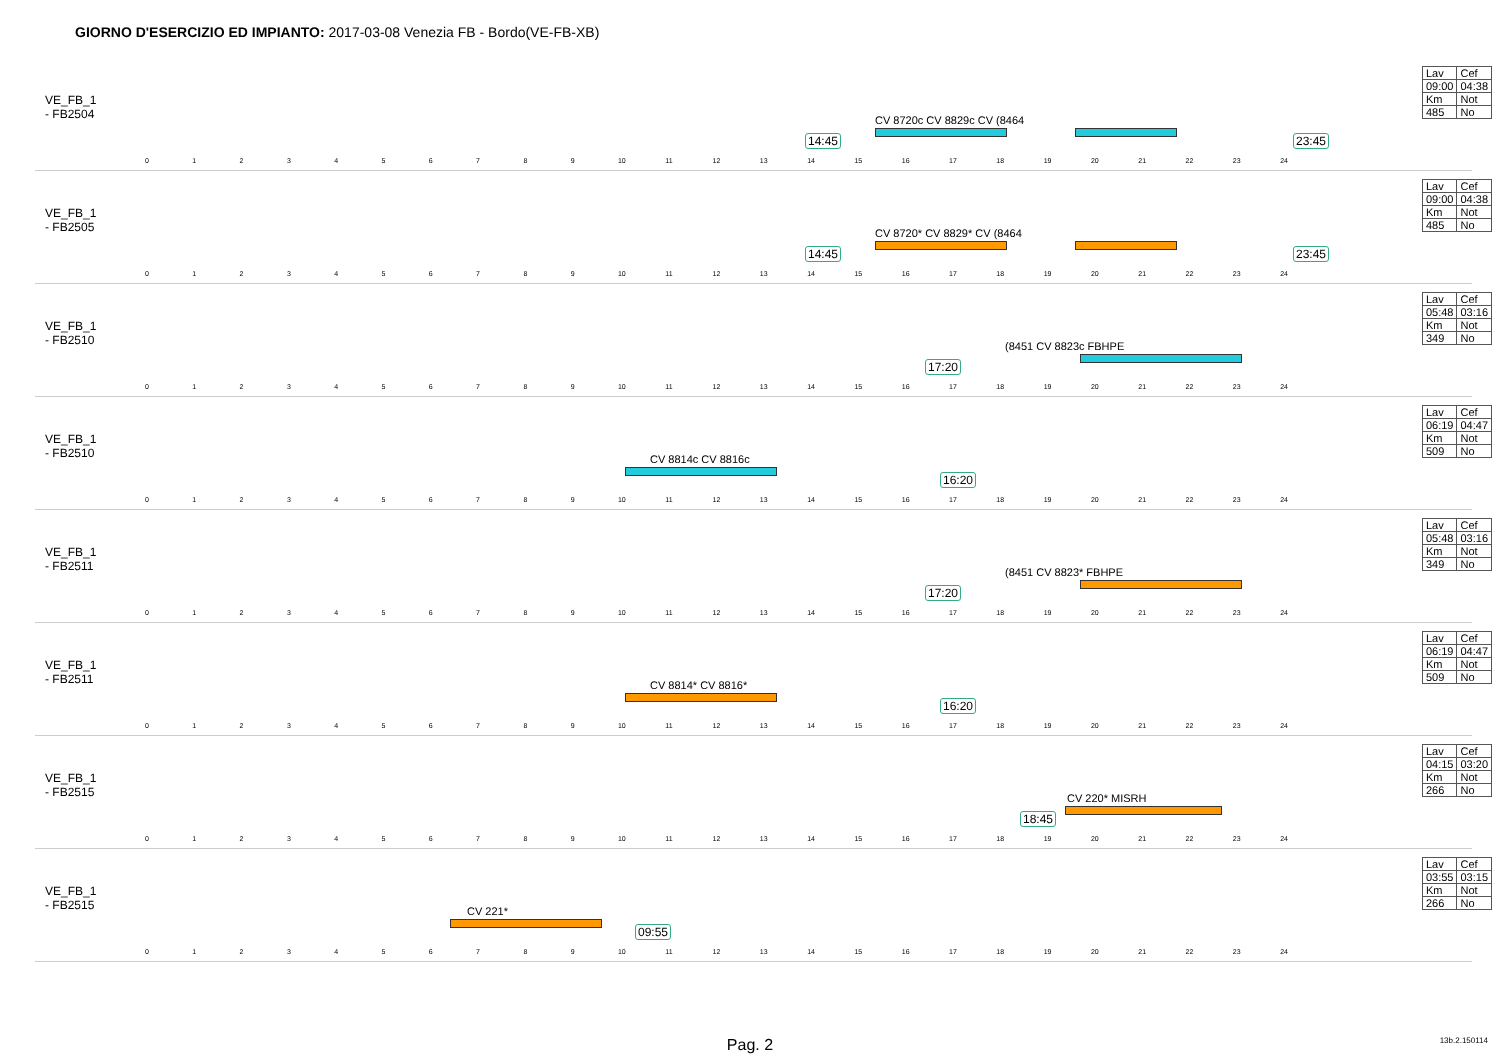GIORNO D'ESERCIZIO ED IMPIANTO: 2017-03-08 Venezia FB - Bordo(VE-FB-XB)
VE_FB_1
- FB2504
CV 8720c CV 8829c CV (8464
14:45 23:45
| Lav | Cef |
| 09:00 | 04:38 |
| Km | Not |
| 485 | No |
0123456789 10 11 12 13 14 15 16 17 18 19 20 21 22 23 24
VE_FB_1
- FB2505
CV 8720* CV 8829* CV (8464
14:45 23:45
| Lav | Cef |
| 09:00 | 04:38 |
| Km | Not |
| 485 | No |
0123456789 10 11 12 13 14 15 16 17 18 19 20 21 22 23 24
VE_FB_1
- FB2510
(8451 CV 8823c FBHPE
17:20
| Lav | Cef |
| 05:48 | 03:16 |
| Km | Not |
| 349 | No |
0123456789 10 11 12 13 14 15 16 17 18 19 20 21 22 23 24
VE_FB_1
- FB2510
CV 8814c CV 8816c
16:20
| Lav | Cef |
| 06:19 | 04:47 |
| Km | Not |
| 509 | No |
0123456789 10 11 12 13 14 15 16 17 18 19 20 21 22 23 24
VE_FB_1
- FB2511
(8451 CV 8823* FBHPE
17:20
| Lav | Cef |
| 05:48 | 03:16 |
| Km | Not |
| 349 | No |
0123456789 10 11 12 13 14 15 16 17 18 19 20 21 22 23 24
VE_FB_1
- FB2511
CV 8814* CV 8816*
16:20
| Lav | Cef |
| 06:19 | 04:47 |
| Km | Not |
| 509 | No |
0123456789 10 11 12 13 14 15 16 17 18 19 20 21 22 23 24
VE_FB_1
- FB2515
CV 220* MISRH
18:45
| Lav | Cef |
| 04:15 | 03:20 |
| Km | Not |
| 266 | No |
0123456789 10 11 12 13 14 15 16 17 18 19 20 21 22 23 24
VE_FB_1
- FB2515
CV 221*
09:55
| Lav | Cef |
| 03:55 | 03:15 |
| Km | Not |
| 266 | No |
0123456789 10 11 12 13 14 15 16 17 18 19 20 21 22 23 24
Pag. 2
13b.2.150114